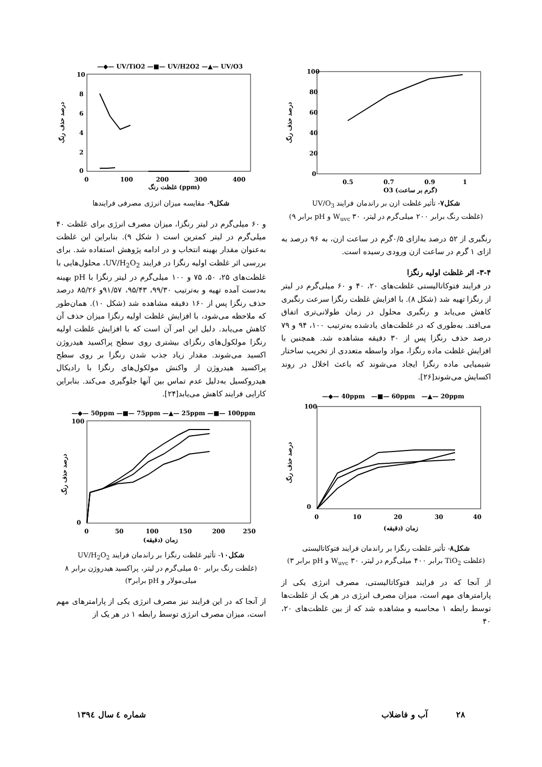100
80
60
40
20
0
0.5
0.7
0.9
1
O3 (گرم بر ساعت)
درصد حذف رنگ
شکل۷- تأثیر غلظت ازن بر راندمان فرایند UV/O<sub>3</sub>
(غلظت رنگ برابر ۲۰۰ میلی‌گرم در لیتر، W<sub>uvc</sub> ۳۰ و pH برابر ۹)
رنگبری از ۵۲ درصد به‌ازای ۰/۵گرم در ساعت ازن، به ۹۶ درصد به ازای ۱ گرم در ساعت ازن ورودی رسیده است.
۳-۴- اثر غلظت اولیه رنگزا
در فرایند فتوکاتالیستی غلظت‌های ۲۰، ۴۰ و ۶۰ میلی‌گرم در لیتر از رنگزا تهیه شد (شکل ۸). با افزایش غلظت رنگزا سرعت رنگبری کاهش می‌یابد و رنگبری محلول در زمان طولانی‌تری اتفاق می‌افتد. به‌طوری که در غلظت‌های یادشده به‌ترتیب ۱۰۰، ۹۴ و ۷۹ درصد حذف رنگزا پس از ۳۰ دقیقه مشاهده شد. همچنین با افزایش غلظت ماده رنگزا، مواد واسطه متعددی از تخریب ساختار شیمیایی ماده رنگزا ایجاد می‌شوند که باعث اخلال در روند اکسایش می‌شوند[۲۶].
—◆— 40ppm —■— 60ppm —▲— 20ppm
100
0
0
10
20
30
40
زمان (دقیقه)
درصد حذف رنگ
شکل۸- تأثیر غلظت رنگزا بر راندمان فرایند فتوکاتالیستی
(غلظت TiO<sub>2</sub> برابر ۴۰۰ میلی‌گرم در لیتر، W<sub>uvc</sub> ۳۰ و pH برابر ۳)
از آنجا که در فرایند فتوکاتالیستی، مصرف انرژی یکی از پارامترهای مهم است، میزان مصرف انرژی در هر یک از غلظت‌ها توسط رابطه ۱ محاسبه و مشاهده شد که از بین غلظت‌های ۲۰، ۴۰
—◆— UV/TiO2 —■— UV/H2O2 —▲— UV/O3
10
8
6
4
2
0
0
100
200
300
400
غلظت رنگ (ppm)
درصد حذف رنگ
شکل۹- مقایسه میزان انرژی مصرفی فرایندها
و ۶۰ میلی‌گرم در لیتر رنگزا، میزان مصرف انرژی برای غلظت ۴۰ میلی‌گرم در لیتر کمترین است ( شکل ۹). بنابراین این غلظت به‌عنوان مقدار بهینه انتخاب و در ادامه پژوهش استفاده شد. برای بررسی اثر غلظت اولیه رنگزا در فرایند UV/H<sub>2</sub>O<sub>2</sub>، محلول‌هایی با غلظت‌های ۲۵، ۵۰، ۷۵ و ۱۰۰ میلی‌گرم در لیتر رنگزا با pH بهینه به‌دست آمده تهیه و به‌ترتیب ۹۹/۳۰، ۹۵/۴۳، ۹۱/۵۷و ۸۵/۲۶ درصد حذف رنگزا پس از ۱۶۰ دقیقه مشاهده شد (شکل ۱۰). همان‌طور که ملاحظه می‌شود، با افزایش غلظت اولیه رنگزا میزان حذف آن کاهش می‌یابد. دلیل این امر آن است که با افزایش غلظت اولیه رنگزا مولکول‌های رنگزای بیشتری روی سطح پراکسید هیدروژن اکسید می‌شوند. مقدار زیاد جذب شدن رنگزا بر روی سطح پراکسید هیدروژن از واکنش مولکول‌های رنگزا با رادیکال هیدروکسیل به‌دلیل عدم تماس بین آنها جلوگیری می‌کند. بنابراین کارایی فرایند کاهش می‌یابد[۲۴].
—◆— 50ppm —■— 75ppm —▲— 25ppm —■— 100ppm
100
0
0
50
100
150
200
250
زمان (دقیقه)
درصد حذف رنگ
شکل۱۰- تأثیر غلظت رنگزا بر راندمان فرایند UV/H<sub>2</sub>O<sub>2</sub>
(غلظت رنگ برابر ۵۰ میلی‌گرم در لیتر، پراکسید هیدروژن برابر ۸ میلی‌مولار و pH برابر۳)
از آنجا که در این فرایند نیز مصرف انرژی یکی از پارامترهای مهم است، میزان مصرف انرژی توسط رابطه ۱ در هر یک از
۲۸ آب و فاضلاب شماره ٤ سال ۱۳۹٤